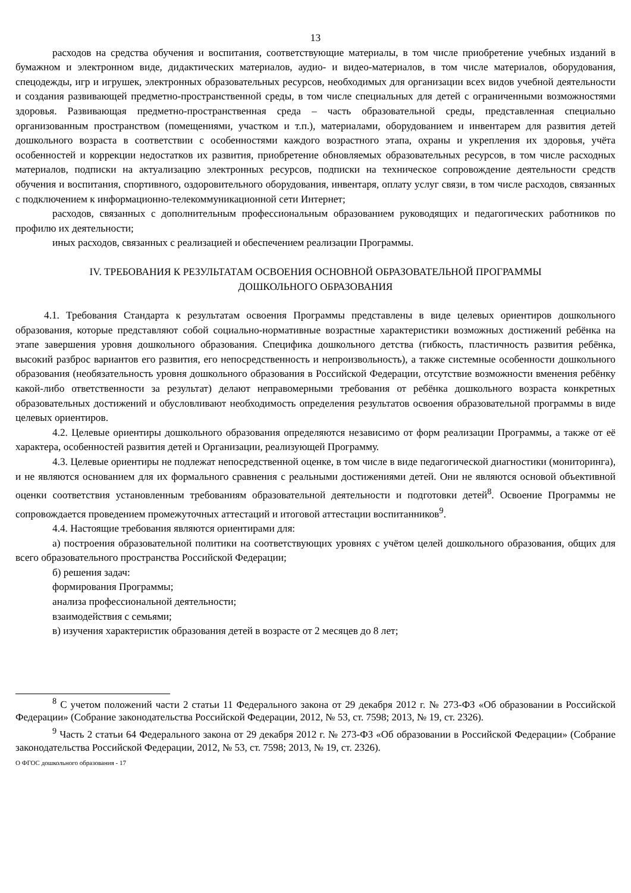13
расходов на средства обучения и воспитания, соответствующие материалы, в том числе приобретение учебных изданий в бумажном и электронном виде, дидактических материалов, аудио- и видео-материалов, в том числе материалов, оборудования, спецодежды, игр и игрушек, электронных образовательных ресурсов, необходимых для организации всех видов учебной деятельности и создания развивающей предметно-пространственной среды, в том числе специальных для детей с ограниченными возможностями здоровья. Развивающая предметно-пространственная среда – часть образовательной среды, представленная специально организованным пространством (помещениями, участком и т.п.), материалами, оборудованием и инвентарем для развития детей дошкольного возраста в соответствии с особенностями каждого возрастного этапа, охраны и укрепления их здоровья, учёта особенностей и коррекции недостатков их развития, приобретение обновляемых образовательных ресурсов, в том числе расходных материалов, подписки на актуализацию электронных ресурсов, подписки на техническое сопровождение деятельности средств обучения и воспитания, спортивного, оздоровительного оборудования, инвентаря, оплату услуг связи, в том числе расходов, связанных с подключением к информационно-телекоммуникационной сети Интернет;
расходов, связанных с дополнительным профессиональным образованием руководящих и педагогических работников по профилю их деятельности;
иных расходов, связанных с реализацией и обеспечением реализации Программы.
IV. ТРЕБОВАНИЯ К РЕЗУЛЬТАТАМ ОСВОЕНИЯ ОСНОВНОЙ ОБРАЗОВАТЕЛЬНОЙ ПРОГРАММЫ
ДОШКОЛЬНОГО ОБРАЗОВАНИЯ
4.1. Требования Стандарта к результатам освоения Программы представлены в виде целевых ориентиров дошкольного образования, которые представляют собой социально-нормативные возрастные характеристики возможных достижений ребёнка на этапе завершения уровня дошкольного образования. Специфика дошкольного детства (гибкость, пластичность развития ребёнка, высокий разброс вариантов его развития, его непосредственность и непроизвольность), а также системные особенности дошкольного образования (необязательность уровня дошкольного образования в Российской Федерации, отсутствие возможности вменения ребёнку какой-либо ответственности за результат) делают неправомерными требования от ребёнка дошкольного возраста конкретных образовательных достижений и обусловливают необходимость определения результатов освоения образовательной программы в виде целевых ориентиров.
4.2. Целевые ориентиры дошкольного образования определяются независимо от форм реализации Программы, а также от её характера, особенностей развития детей и Организации, реализующей Программу.
4.3. Целевые ориентиры не подлежат непосредственной оценке, в том числе в виде педагогической диагностики (мониторинга), и не являются основанием для их формального сравнения с реальными достижениями детей. Они не являются основой объективной оценки соответствия установленным требованиям образовательной деятельности и подготовки детей<sup>8</sup>. Освоение Программы не сопровождается проведением промежуточных аттестаций и итоговой аттестации воспитанников<sup>9</sup>.
4.4. Настоящие требования являются ориентирами для:
а) построения образовательной политики на соответствующих уровнях с учётом целей дошкольного образования, общих для всего образовательного пространства Российской Федерации;
б) решения задач:
формирования Программы;
анализа профессиональной деятельности;
взаимодействия с семьями;
в) изучения характеристик образования детей в возрасте от 2 месяцев до 8 лет;
<sup>8</sup> С учетом положений части 2 статьи 11 Федерального закона от 29 декабря 2012 г. № 273-ФЗ «Об образовании в Российской Федерации» (Собрание законодательства Российской Федерации, 2012, № 53, ст. 7598; 2013, № 19, ст. 2326).
<sup>9</sup> Часть 2 статьи 64 Федерального закона от 29 декабря 2012 г. № 273-ФЗ «Об образовании в Российской Федерации» (Собрание законодательства Российской Федерации, 2012, № 53, ст. 7598; 2013, № 19, ст. 2326).
О ФГОС дошкольного образования - 17